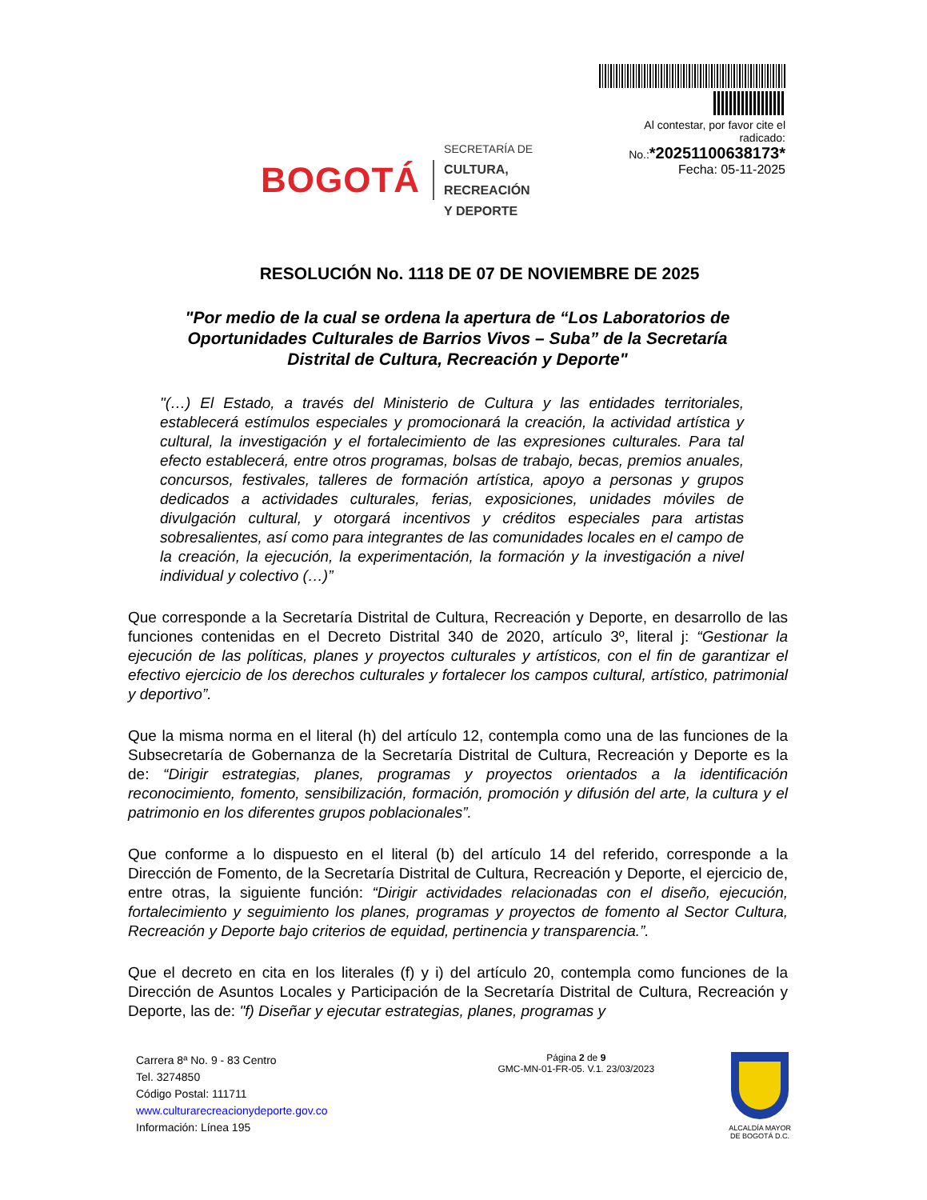BOGOTÁ
SECRETARÍA DE
CULTURA, RECREACIÓN
Y DEPORTE
Al contestar, por favor cite el radicado:
No.:*20251100638173*
Fecha: 05-11-2025
RESOLUCIÓN No. 1118 DE 07 DE NOVIEMBRE DE 2025
"Por medio de la cual se ordena la apertura de “Los Laboratorios de Oportunidades Culturales de Barrios Vivos – Suba” de la Secretaría Distrital de Cultura, Recreación y Deporte"
"(…) El Estado, a través del Ministerio de Cultura y las entidades territoriales, establecerá estímulos especiales y promocionará la creación, la actividad artística y cultural, la investigación y el fortalecimiento de las expresiones culturales. Para tal efecto establecerá, entre otros programas, bolsas de trabajo, becas, premios anuales, concursos, festivales, talleres de formación artística, apoyo a personas y grupos dedicados a actividades culturales, ferias, exposiciones, unidades móviles de divulgación cultural, y otorgará incentivos y créditos especiales para artistas sobresalientes, así como para integrantes de las comunidades locales en el campo de la creación, la ejecución, la experimentación, la formación y la investigación a nivel individual y colectivo (…)”
Que corresponde a la Secretaría Distrital de Cultura, Recreación y Deporte, en desarrollo de las funciones contenidas en el Decreto Distrital 340 de 2020, artículo 3º, literal j: “Gestionar la ejecución de las políticas, planes y proyectos culturales y artísticos, con el fin de garantizar el efectivo ejercicio de los derechos culturales y fortalecer los campos cultural, artístico, patrimonial y deportivo”.
Que la misma norma en el literal (h) del artículo 12, contempla como una de las funciones de la Subsecretaría de Gobernanza de la Secretaría Distrital de Cultura, Recreación y Deporte es la de: “Dirigir estrategias, planes, programas y proyectos orientados a la identificación reconocimiento, fomento, sensibilización, formación, promoción y difusión del arte, la cultura y el patrimonio en los diferentes grupos poblacionales”.
Que conforme a lo dispuesto en el literal (b) del artículo 14 del referido, corresponde a la Dirección de Fomento, de la Secretaría Distrital de Cultura, Recreación y Deporte, el ejercicio de, entre otras, la siguiente función: “Dirigir actividades relacionadas con el diseño, ejecución, fortalecimiento y seguimiento los planes, programas y proyectos de fomento al Sector Cultura, Recreación y Deporte bajo criterios de equidad, pertinencia y transparencia.”.
Que el decreto en cita en los literales (f) y i) del artículo 20, contempla como funciones de la Dirección de Asuntos Locales y Participación de la Secretaría Distrital de Cultura, Recreación y Deporte, las de: "f) Diseñar y ejecutar estrategias, planes, programas y
Carrera 8ª No. 9 - 83 Centro
Tel. 3274850
Código Postal: 111711
www.culturarecreacionydeporte.gov.co
Información: Línea 195
Página 2 de 9
GMC-MN-01-FR-05. V.1. 23/03/2023
ALCALDÍA MAYOR
DE BOGOTÁ D.C.